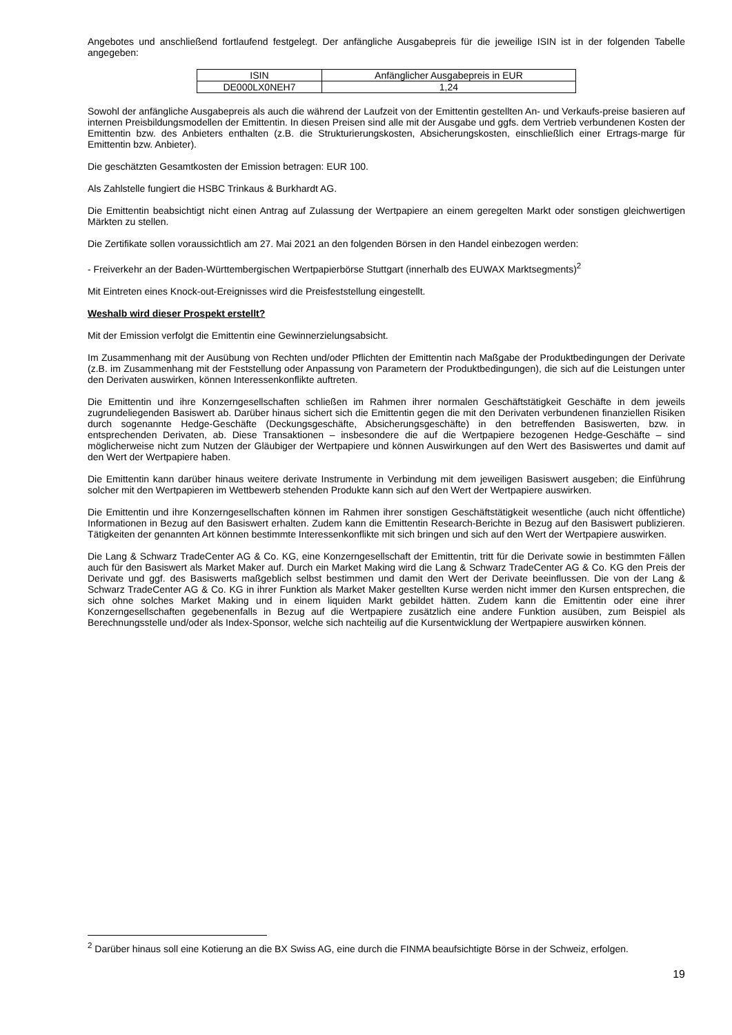Angebotes und anschließend fortlaufend festgelegt. Der anfängliche Ausgabepreis für die jeweilige ISIN ist in der folgenden Tabelle angegeben:
| ISIN | Anfänglicher Ausgabepreis in EUR |
| --- | --- |
| DE000LX0NEH7 | 1,24 |
Sowohl der anfängliche Ausgabepreis als auch die während der Laufzeit von der Emittentin gestellten An- und Verkaufs-preise basieren auf internen Preisbildungsmodellen der Emittentin. In diesen Preisen sind alle mit der Ausgabe und ggfs. dem Vertrieb verbundenen Kosten der Emittentin bzw. des Anbieters enthalten (z.B. die Strukturierungskosten, Absicherungskosten, einschließlich einer Ertrags-marge für Emittentin bzw. Anbieter).
Die geschätzten Gesamtkosten der Emission betragen: EUR 100.
Als Zahlstelle fungiert die HSBC Trinkaus & Burkhardt AG.
Die Emittentin beabsichtigt nicht einen Antrag auf Zulassung der Wertpapiere an einem geregelten Markt oder sonstigen gleichwertigen Märkten zu stellen.
Die Zertifikate sollen voraussichtlich am 27. Mai 2021 an den folgenden Börsen in den Handel einbezogen werden:
- Freiverkehr an der Baden-Württembergischen Wertpapierbörse Stuttgart (innerhalb des EUWAX Marktsegments)<sup>2</sup>
Mit Eintreten eines Knock-out-Ereignisses wird die Preisfeststellung eingestellt.
Weshalb wird dieser Prospekt erstellt?
Mit der Emission verfolgt die Emittentin eine Gewinnerzielungsabsicht.
Im Zusammenhang mit der Ausübung von Rechten und/oder Pflichten der Emittentin nach Maßgabe der Produktbedingungen der Derivate (z.B. im Zusammenhang mit der Feststellung oder Anpassung von Parametern der Produktbedingungen), die sich auf die Leistungen unter den Derivaten auswirken, können Interessenkonflikte auftreten.
Die Emittentin und ihre Konzerngesellschaften schließen im Rahmen ihrer normalen Geschäftstätigkeit Geschäfte in dem jeweils zugrundeliegenden Basiswert ab. Darüber hinaus sichert sich die Emittentin gegen die mit den Derivaten verbundenen finanziellen Risiken durch sogenannte Hedge-Geschäfte (Deckungsgeschäfte, Absicherungsgeschäfte) in den betreffenden Basiswerten, bzw. in entsprechenden Derivaten, ab. Diese Transaktionen – insbesondere die auf die Wertpapiere bezogenen Hedge-Geschäfte – sind möglicherweise nicht zum Nutzen der Gläubiger der Wertpapiere und können Auswirkungen auf den Wert des Basiswertes und damit auf den Wert der Wertpapiere haben.
Die Emittentin kann darüber hinaus weitere derivate Instrumente in Verbindung mit dem jeweiligen Basiswert ausgeben; die Einführung solcher mit den Wertpapieren im Wettbewerb stehenden Produkte kann sich auf den Wert der Wertpapiere auswirken.
Die Emittentin und ihre Konzerngesellschaften können im Rahmen ihrer sonstigen Geschäftstätigkeit wesentliche (auch nicht öffentliche) Informationen in Bezug auf den Basiswert erhalten. Zudem kann die Emittentin Research-Berichte in Bezug auf den Basiswert publizieren. Tätigkeiten der genannten Art können bestimmte Interessenkonflikte mit sich bringen und sich auf den Wert der Wertpapiere auswirken.
Die Lang & Schwarz TradeCenter AG & Co. KG, eine Konzerngesellschaft der Emittentin, tritt für die Derivate sowie in bestimmten Fällen auch für den Basiswert als Market Maker auf. Durch ein Market Making wird die Lang & Schwarz TradeCenter AG & Co. KG den Preis der Derivate und ggf. des Basiswerts maßgeblich selbst bestimmen und damit den Wert der Derivate beeinflussen. Die von der Lang & Schwarz TradeCenter AG & Co. KG in ihrer Funktion als Market Maker gestellten Kurse werden nicht immer den Kursen entsprechen, die sich ohne solches Market Making und in einem liquiden Markt gebildet hätten. Zudem kann die Emittentin oder eine ihrer Konzerngesellschaften gegebenenfalls in Bezug auf die Wertpapiere zusätzlich eine andere Funktion ausüben, zum Beispiel als Berechnungsstelle und/oder als Index-Sponsor, welche sich nachteilig auf die Kursentwicklung der Wertpapiere auswirken können.
<sup>2</sup> Darüber hinaus soll eine Kotierung an die BX Swiss AG, eine durch die FINMA beaufsichtigte Börse in der Schweiz, erfolgen.
19